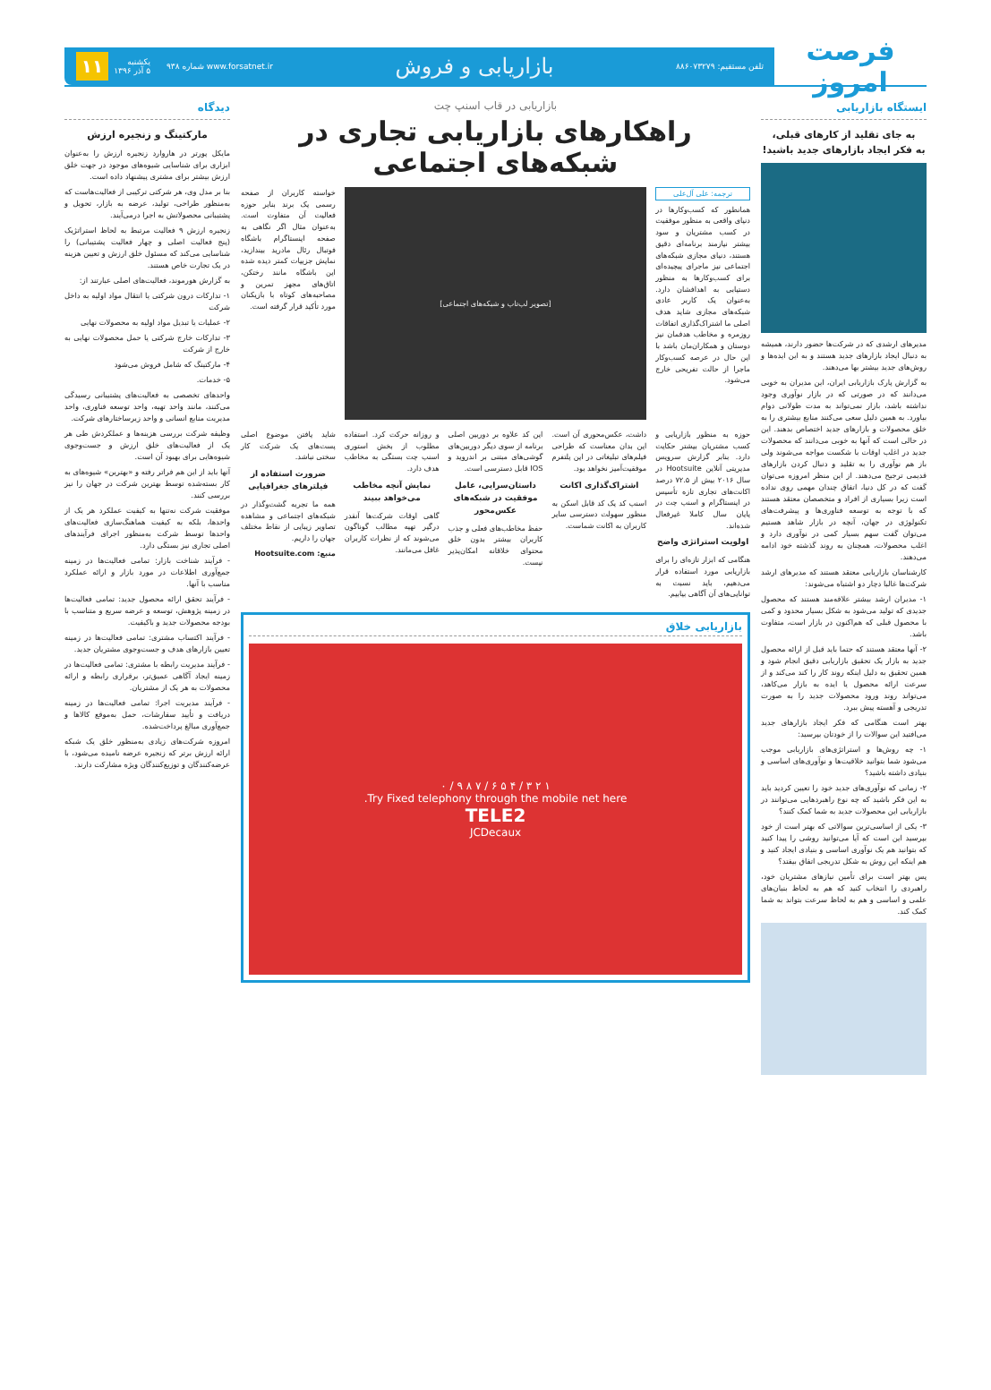فرصت امروز
تلفن مستقیم: ۸۸۶۰۷۳۲۷۹ بازاریابی و فروش www.forsatnet.ir شماره ۹۳۸
یکشنبه
۵ آذر ۱۳۹۶ ۱۱
ایستگاه بازاریابی
به جای تقلید از کارهای قبلی،
به فکر ایجاد بازارهای جدید باشید!
مدیرهای ارشدی که در شرکت‌ها حضور دارند، همیشه به دنبال ایجاد بازارهای جدید هستند و به این ایده‌ها و روش‌های جدید بیشتر بها می‌دهند.
به گزارش پارک بازاریابی ایران، این مدیران به خوبی می‌دانند که در صورتی که در بازار نوآوری وجود نداشته باشد، بازار نمی‌تواند به مدت طولانی دوام بیاورد. به همین دلیل سعی می‌کنند منابع بیشتری را به خلق محصولات و بازارهای جدید اختصاص بدهند. این در حالی است که آنها به خوبی می‌دانند که محصولات جدید در اغلب اوقات با شکست مواجه می‌شوند ولی باز هم نوآوری را به تقلید و دنبال کردن بازارهای قدیمی ترجیح می‌دهند. از این منظر امروزه می‌توان گفت که در کل دنیا، اتفاق چندان مهمی روی نداده است زیرا بسیاری از افراد و متخصصان معتقد هستند که با توجه به توسعه فناوری‌ها و پیشرفت‌های تکنولوژی در جهان، آنچه در بازار شاهد هستیم می‌توان گفت سهم بسیار کمی در نوآوری دارد و اغلب محصولات، همچنان به روند گذشته خود ادامه می‌دهند.
کارشناسان بازاریابی معتقد هستند که مدیرهای ارشد شرکت‌ها غالبا دچار دو اشتباه می‌شوند:
۱- مدیران ارشد بیشتر علاقه‌مند هستند که محصول جدیدی که تولید می‌شود به شکل بسیار محدود و کمی با محصول قبلی که هم‌اکنون در بازار است، متفاوت باشد.
۲- آنها معتقد هستند که حتما باید قبل از ارائه محصول جدید به بازار یک تحقیق بازاریابی دقیق انجام شود و همین تحقیق به دلیل اینکه روند کار را کند می‌کند و از سرعت ارائه محصول یا ایده به بازار می‌کاهد، می‌تواند روند ورود محصولات جدید را به صورت تدریجی و آهسته پیش ببرد.
بهتر است هنگامی که فکر ایجاد بازارهای جدید می‌افتید این سوالات را از خودتان بپرسید:
۱- چه روش‌ها و استراتژی‌های بازاریابی موجب می‌شود شما بتوانید خلاقیت‌ها و نوآوری‌های اساسی و بنیادی داشته باشید؟
۲- زمانی که نوآوری‌های جدید خود را تعیین کردید باید به این فکر باشید که چه نوع راهبردهایی می‌توانند در بازاریابی این محصولات جدید به شما کمک کنند؟
۳- یکی از اساسی‌ترین سوالاتی که بهتر است از خود بپرسید این است که آیا می‌توانید روشی را پیدا کنید که بتوانید هم یک نوآوری اساسی و بنیادی ایجاد کنید و هم اینکه این روش به شکل تدریجی اتفاق بیفتد؟
پس بهتر است برای تأمین نیازهای مشتریان خود، راهبردی را انتخاب کنید که هم به لحاظ بنیان‌های علمی و اساسی و هم به لحاظ سرعت بتواند به شما کمک کند.
بازاریابی در قاب اسنپ چت
راهکارهای بازاریابی تجاری در شبکه‌های اجتماعی
ترجمه: علی آل‌علی
همانطور که کسب‌وکارها در دنیای واقعی به منظور موفقیت در کسب مشتریان و سود بیشتر نیازمند برنامه‌ای دقیق هستند، دنیای مجازی شبکه‌های اجتماعی نیز ماجرای پیچیده‌ای برای کسب‌وکارها به منظور دستیابی به اهدافشان دارد. به‌عنوان یک کاربر عادی شبکه‌های مجازی شاید هدف اصلی ما اشتراک‌گذاری اتفاقات روزمره و مخاطب هدفمان نیز دوستان و همکاران‌مان باشد با این حال در عرصه کسب‌وکار ماجرا از حالت تفریحی خارج می‌شود.
[تصویر لپ‌تاپ و شبکه‌های اجتماعی]
خواسته کاربران از صفحه رسمی یک برند بنابر حوزه فعالیت آن متفاوت است. به‌عنوان مثال اگر نگاهی به صفحه اینستاگرام باشگاه فوتبال رئال مادرید بیندازید، نمایش جزییات کمتر دیده شده این باشگاه مانند رختکن، اتاق‌های مجهز تمرین و مصاحبه‌های کوتاه با بازیکنان مورد تأکید قرار گرفته است.
حوزه به منظور بازاریابی و کسب مشتریان بیشتر حکایت دارد. بنابر گزارش سرویس مدیریتی آنلاین Hootsuite در سال ۲۰۱۶ بیش از ۷۲.۵ درصد اکانت‌های تجاری تازه تأسیس در اینستاگرام و اسنپ چت در پایان سال کاملا غیرفعال شده‌اند.
اولویت استراتژی واضح
هنگامی که ابزار تازه‌ای را برای بازاریابی مورد استفاده قرار می‌دهیم، باید نسبت به توانایی‌های آن آگاهی بیابیم.
داشت، عکس‌محوری آن است. این بدان معناست که طراحی فیلم‌های تبلیغاتی در این پلتفرم موفقیت‌آمیز نخواهد بود.
اشتراک‌گذاری اکانت
اسنپ کد یک کد قابل اسکن به منظور سهولت دسترسی سایر کاربران به اکانت شماست.
این کد علاوه بر دوربین اصلی برنامه از سوی دیگر دوربین‌های گوشی‌های مبتنی بر اندروید و IOS قابل دسترسی است.
داستان‌سرایی، عامل موفقیت در شبکه‌های عکس‌محور
حفظ مخاطب‌های فعلی و جذب کاربران بیشتر بدون خلق محتوای خلاقانه امکان‌پذیر نیست.
و روزانه حرکت کرد. استفاده مطلوب از بخش استوری اسنپ چت بستگی به مخاطب هدف دارد.
نمایش آنچه مخاطب می‌خواهد ببیند
گاهی اوقات شرکت‌ها آنقدر درگیر تهیه مطالب گوناگون می‌شوند که از نظرات کاربران غافل می‌مانند.
شاید یافتن موضوع اصلی پست‌های یک شرکت کار سختی نباشد.
ضرورت استفاده از فیلترهای جغرافیایی
همه ما تجربه گشت‌وگذار در شبکه‌های اجتماعی و مشاهده تصاویر زیبایی از نقاط مختلف جهان را داریم.
منبع: Hootsuite.com
بازاریابی خلاق
۱ ۲ ۳ / ۴ ۵ ۶ / ۷ ۸ ۹ / ۰
Try Fixed telephony through the mobile net here.
TELE2
JCDecaux
دیدگاه
مارکتینگ و زنجیره ارزش
مایکل پورتر در هاروارد زنجیره ارزش را به‌عنوان ابزاری برای شناسایی شیوه‌های موجود در جهت خلق ارزش بیشتر برای مشتری پیشنهاد داده است.
بنا بر مدل وی، هر شرکتی ترکیبی از فعالیت‌هاست که به‌منظور طراحی، تولید، عرضه به بازار، تحویل و پشتیبانی محصولاتش به اجرا درمی‌آیند.
زنجیره ارزش ۹ فعالیت مرتبط به لحاظ استراتژیک (پنج فعالیت اصلی و چهار فعالیت پشتیبانی) را شناسایی می‌کند که مسئول خلق ارزش و تعیین هزینه در یک تجارت خاص هستند.
به گزارش هورموند، فعالیت‌های اصلی عبارتند از:
۱- تدارکات درون شرکتی یا انتقال مواد اولیه به داخل شرکت
۲- عملیات یا تبدیل مواد اولیه به محصولات نهایی
۳- تدارکات خارج شرکتی یا حمل محصولات نهایی به خارج از شرکت
۴- مارکتینگ که شامل فروش می‌شود
۵- خدمات.
واحدهای تخصصی به فعالیت‌های پشتیبانی رسیدگی می‌کنند، مانند واحد تهیه، واحد توسعه فناوری، واحد مدیریت منابع انسانی و واحد زیرساختارهای شرکت.
وظیفه شرکت بررسی هزینه‌ها و عملکردش طی هر یک از فعالیت‌های خلق ارزش و جست‌وجوی شیوه‌هایی برای بهبود آن است.
آنها باید از این هم فراتر رفته و «بهترین» شیوه‌های به کار بسته‌شده توسط بهترین شرکت در جهان را نیز بررسی کنند.
موفقیت شرکت نه‌تنها به کیفیت عملکرد هر یک از واحدها، بلکه به کیفیت هماهنگ‌سازی فعالیت‌های واحدها توسط شرکت به‌منظور اجرای فرآیندهای اصلی تجاری نیز بستگی دارد.
- فرآیند شناخت بازار: تمامی فعالیت‌ها در زمینه جمع‌آوری اطلاعات در مورد بازار و ارائه عملکرد مناسب با آنها.
- فرآیند تحقق ارائه محصول جدید: تمامی فعالیت‌ها در زمینه پژوهش، توسعه و عرضه سریع و متناسب با بودجه محصولات جدید و باکیفیت.
- فرآیند اکتساب مشتری: تمامی فعالیت‌ها در زمینه تعیین بازارهای هدف و جست‌وجوی مشتریان جدید.
- فرآیند مدیریت رابطه با مشتری: تمامی فعالیت‌ها در زمینه ایجاد آگاهی عمیق‌تر، برقراری رابطه و ارائه محصولات به هر یک از مشتریان.
- فرآیند مدیریت اجرا: تمامی فعالیت‌ها در زمینه دریافت و تأیید سفارشات، حمل به‌موقع کالاها و جمع‌آوری مبالغ پرداخت‌شده.
امروزه شرکت‌های زیادی به‌منظور خلق یک شبکه ارائه ارزش برتر که زنجیره عرضه نامیده می‌شود، با عرضه‌کنندگان و توزیع‌کنندگان ویژه مشارکت دارند.